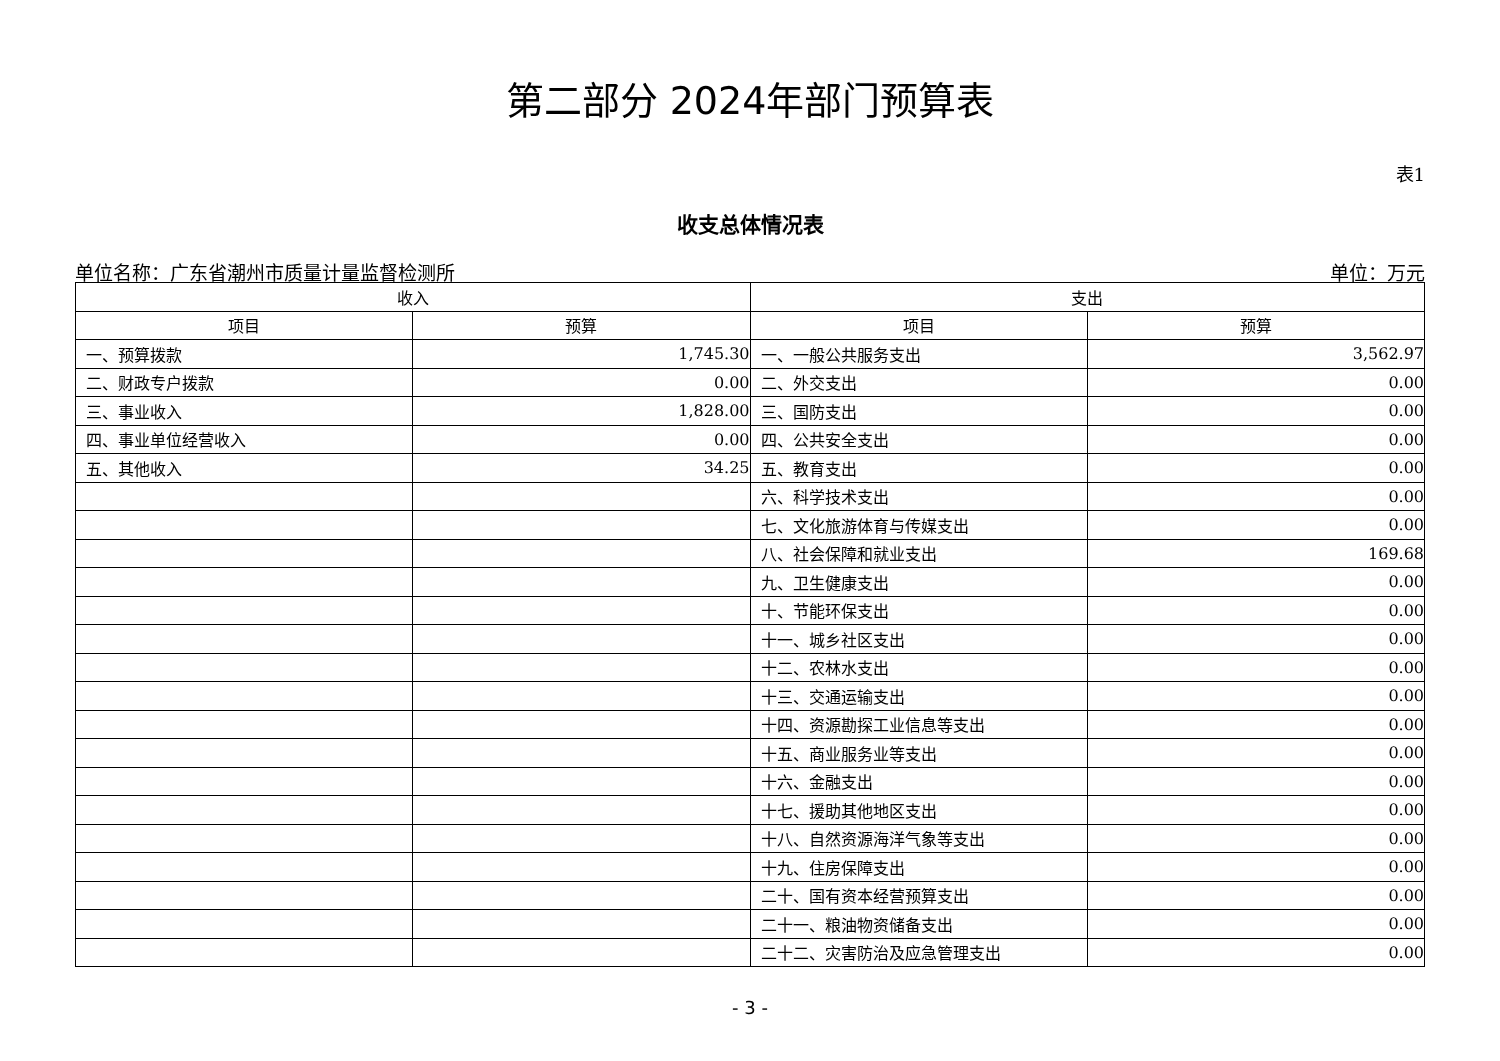第二部分 2024年部门预算表
表1
收支总体情况表
单位名称：广东省潮州市质量计量监督检测所 单位：万元
| 收入 | | 支出 | |
| --- | --- | --- | --- |
| 项目 | 预算 | 项目 | 预算 |
| 一、预算拨款 | 1,745.30 | 一、一般公共服务支出 | 3,562.97 |
| 二、财政专户拨款 | 0.00 | 二、外交支出 | 0.00 |
| 三、事业收入 | 1,828.00 | 三、国防支出 | 0.00 |
| 四、事业单位经营收入 | 0.00 | 四、公共安全支出 | 0.00 |
| 五、其他收入 | 34.25 | 五、教育支出 | 0.00 |
| | | 六、科学技术支出 | 0.00 |
| | | 七、文化旅游体育与传媒支出 | 0.00 |
| | | 八、社会保障和就业支出 | 169.68 |
| | | 九、卫生健康支出 | 0.00 |
| | | 十、节能环保支出 | 0.00 |
| | | 十一、城乡社区支出 | 0.00 |
| | | 十二、农林水支出 | 0.00 |
| | | 十三、交通运输支出 | 0.00 |
| | | 十四、资源勘探工业信息等支出 | 0.00 |
| | | 十五、商业服务业等支出 | 0.00 |
| | | 十六、金融支出 | 0.00 |
| | | 十七、援助其他地区支出 | 0.00 |
| | | 十八、自然资源海洋气象等支出 | 0.00 |
| | | 十九、住房保障支出 | 0.00 |
| | | 二十、国有资本经营预算支出 | 0.00 |
| | | 二十一、粮油物资储备支出 | 0.00 |
| | | 二十二、灾害防治及应急管理支出 | 0.00 |
- 3 -